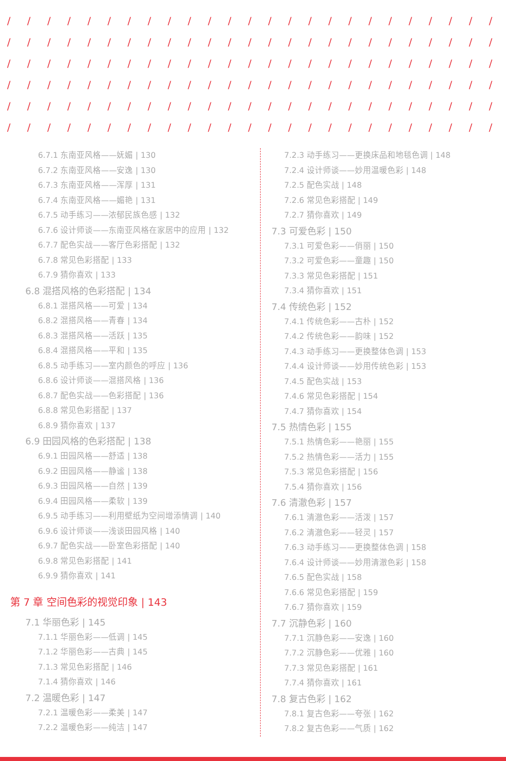/ / / / / / / / / / / / / / / / / / / / / / / / /
/ / / / / / / / / / / / / / / / / / / / / / / / /
/ / / / / / / / / / / / / / / / / / / / / / / / /
/ / / / / / / / / / / / / / / / / / / / / / / / /
/ / / / / / / / / / / / / / / / / / / / / / / / /
/ / / / / / / / / / / / / / / / / / / / / / / / /
6.7.1 东南亚风格——妩媚 | 130
6.7.2 东南亚风格——安逸 | 130
6.7.3 东南亚风格——浑厚 | 131
6.7.4 东南亚风格——媚艳 | 131
6.7.5 动手练习——浓郁民族色感 | 132
6.7.6 设计师谈——东南亚风格在家居中的应用 | 132
6.7.7 配色实战——客厅色彩搭配 | 132
6.7.8 常见色彩搭配 | 133
6.7.9 猜你喜欢 | 133
6.8 混搭风格的色彩搭配 | 134
6.8.1 混搭风格——可爱 | 134
6.8.2 混搭风格——青春 | 134
6.8.3 混搭风格——活跃 | 135
6.8.4 混搭风格——平和 | 135
6.8.5 动手练习——室内颜色的呼应 | 136
6.8.6 设计师谈——混搭风格 | 136
6.8.7 配色实战——色彩搭配 | 136
6.8.8 常见色彩搭配 | 137
6.8.9 猜你喜欢 | 137
6.9 田园风格的色彩搭配 | 138
6.9.1 田园风格——舒适 | 138
6.9.2 田园风格——静谧 | 138
6.9.3 田园风格——自然 | 139
6.9.4 田园风格——柔软 | 139
6.9.5 动手练习——利用壁纸为空间增添情调 | 140
6.9.6 设计师谈——浅谈田园风格 | 140
6.9.7 配色实战——卧室色彩搭配 | 140
6.9.8 常见色彩搭配 | 141
6.9.9 猜你喜欢 | 141
第 7 章 空间色彩的视觉印象 | 143
7.1 华丽色彩 | 145
7.1.1 华丽色彩——低调 | 145
7.1.2 华丽色彩——古典 | 145
7.1.3 常见色彩搭配 | 146
7.1.4 猜你喜欢 | 146
7.2 温暖色彩 | 147
7.2.1 温暖色彩——柔美 | 147
7.2.2 温暖色彩——纯洁 | 147
7.2.3 动手练习——更换床品和地毯色调 | 148
7.2.4 设计师谈——妙用温暖色彩 | 148
7.2.5 配色实战 | 148
7.2.6 常见色彩搭配 | 149
7.2.7 猜你喜欢 | 149
7.3 可爱色彩 | 150
7.3.1 可爱色彩——俏丽 | 150
7.3.2 可爱色彩——童趣 | 150
7.3.3 常见色彩搭配 | 151
7.3.4 猜你喜欢 | 151
7.4 传统色彩 | 152
7.4.1 传统色彩——古朴 | 152
7.4.2 传统色彩——韵味 | 152
7.4.3 动手练习——更换整体色调 | 153
7.4.4 设计师谈——妙用传统色彩 | 153
7.4.5 配色实战 | 153
7.4.6 常见色彩搭配 | 154
7.4.7 猜你喜欢 | 154
7.5 热情色彩 | 155
7.5.1 热情色彩——艳丽 | 155
7.5.2 热情色彩——活力 | 155
7.5.3 常见色彩搭配 | 156
7.5.4 猜你喜欢 | 156
7.6 清澈色彩 | 157
7.6.1 清澈色彩——活泼 | 157
7.6.2 清澈色彩——轻灵 | 157
7.6.3 动手练习——更换整体色调 | 158
7.6.4 设计师谈——妙用清澈色彩 | 158
7.6.5 配色实战 | 158
7.6.6 常见色彩搭配 | 159
7.6.7 猜你喜欢 | 159
7.7 沉静色彩 | 160
7.7.1 沉静色彩——安逸 | 160
7.7.2 沉静色彩——优雅 | 160
7.7.3 常见色彩搭配 | 161
7.7.4 猜你喜欢 | 161
7.8 复古色彩 | 162
7.8.1 复古色彩——夸张 | 162
7.8.2 复古色彩——气质 | 162